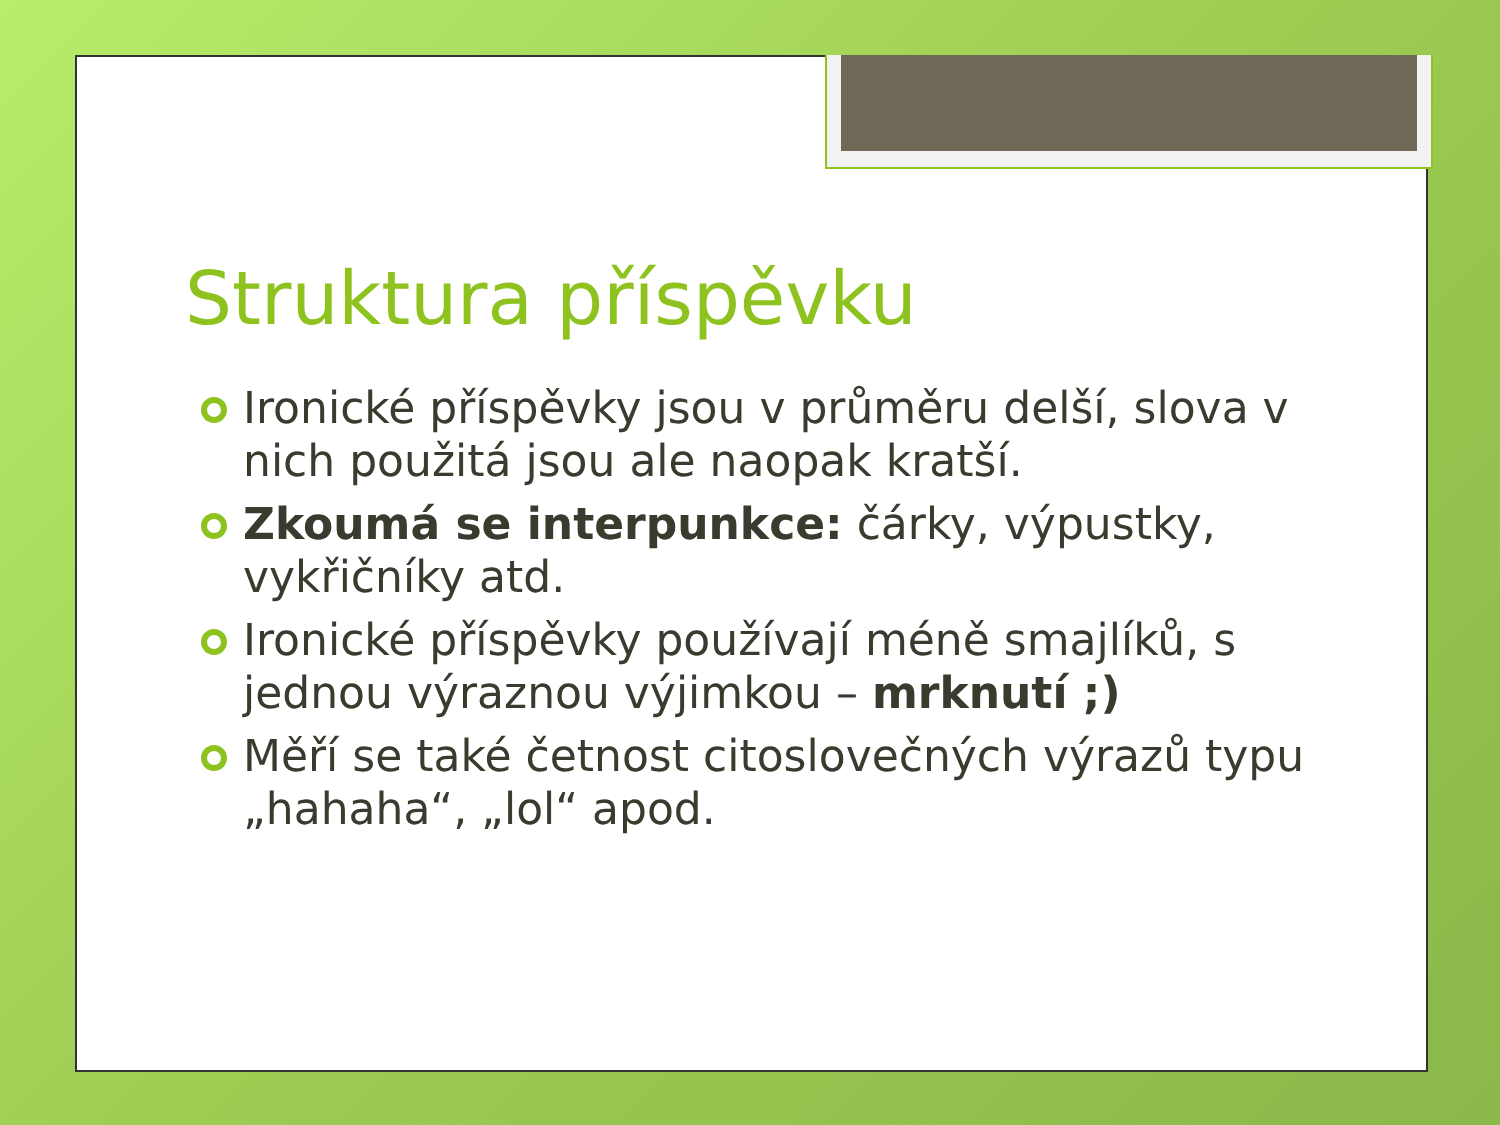Struktura příspěvku
Ironické příspěvky jsou v průměru delší, slova v nich použitá jsou ale naopak kratší.
Zkoumá se interpunkce: čárky, výpustky, vykřičníky atd.
Ironické příspěvky používají méně smajlíků, s jednou výraznou výjimkou – mrknutí ;)
Měří se také četnost citoslovečných výrazů typu „hahaha“, „lol“ apod.